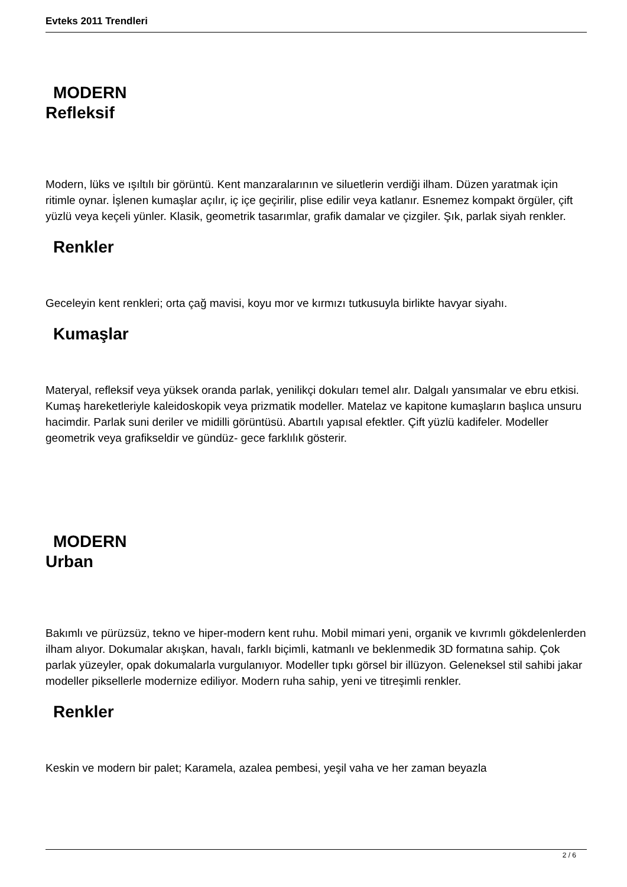Evteks 2011 Trendleri
MODERN
Refleksif
Modern, lüks ve ışıltılı bir görüntü. Kent manzaralarının ve siluetlerin verdiği ilham. Düzen yaratmak için ritimle oynar. İşlenen kumaşlar açılır, iç içe geçirilir, plise edilir veya katlanır. Esnemez kompakt örgüler, çift yüzlü veya keçeli yünler. Klasik, geometrik tasarımlar, grafik damalar ve çizgiler. Şık, parlak siyah renkler.
Renkler
Geceleyin kent renkleri; orta çağ mavisi, koyu mor ve kırmızı tutkusuyla birlikte havyar siyahı.
Kumaşlar
Materyal, refleksif veya yüksek oranda parlak, yenilikçi dokuları temel alır. Dalgalı yansımalar ve ebru etkisi. Kumaş hareketleriyle kaleidoskopik veya prizmatik modeller. Matelaz ve kapitone kumaşların başlıca unsuru hacimdir. Parlak suni deriler ve midilli görüntüsü. Abartılı yapısal efektler. Çift yüzlü kadifeler. Modeller geometrik veya grafikseldir ve gündüz- gece farklılık gösterir.
MODERN
Urban
Bakımlı ve pürüzsüz, tekno ve hiper-modern kent ruhu. Mobil mimari yeni, organik ve kıvrımlı gökdelenlerden ilham alıyor. Dokumalar akışkan, havalı, farklı biçimli, katmanlı ve beklenmedik 3D formatına sahip. Çok parlak yüzeyler, opak dokumalarla vurgulanıyor. Modeller tıpkı görsel bir illüzyon. Geleneksel stil sahibi jakar modeller piksellerle modernize ediliyor. Modern ruha sahip, yeni ve titreşimli renkler.
Renkler
Keskin ve modern bir palet; Karamela, azalea pembesi, yeşil vaha ve her zaman beyazla
2 / 6